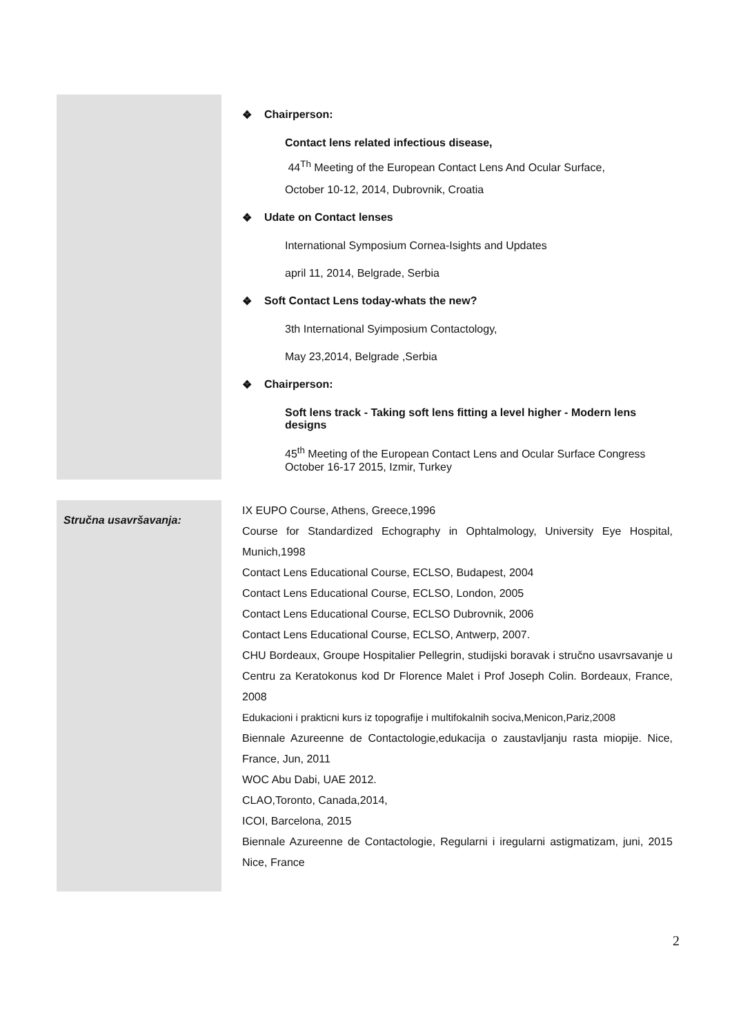❖ Chairperson:
Contact lens related infectious disease,
44<sup>Th</sup> Meeting of the European Contact Lens And Ocular Surface,
October 10-12, 2014, Dubrovnik, Croatia
❖ Udate on Contact lenses
International Symposium Cornea-Isights and Updates
april 11, 2014, Belgrade, Serbia
❖ Soft Contact Lens today-whats the new?
3th International Syimposium Contactology,
May 23,2014, Belgrade ,Serbia
❖ Chairperson:
Soft lens track - Taking soft lens fitting a level higher - Modern lens designs
45<sup>th</sup> Meeting of the European Contact Lens and Ocular Surface Congress October 16-17 2015, Izmir, Turkey
Stručna usavršavanja:
IX EUPO Course, Athens, Greece,1996
Course for Standardized Echography in Ophtalmology, University Eye Hospital, Munich,1998
Contact Lens Educational Course, ECLSO, Budapest, 2004
Contact Lens Educational Course, ECLSO, London, 2005
Contact Lens Educational Course, ECLSO Dubrovnik, 2006
Contact Lens Educational Course, ECLSO, Antwerp, 2007.
CHU Bordeaux, Groupe Hospitalier Pellegrin, studijski boravak i stručno usavrsavanje u Centru za Keratokonus kod Dr Florence Malet i Prof Joseph Colin. Bordeaux, France, 2008
Edukacioni i prakticni kurs iz topografije i multifokalnih sociva,Menicon,Pariz,2008
Biennale Azureenne de Contactologie,edukacija o zaustavljanju rasta miopije. Nice, France, Jun, 2011
WOC Abu Dabi, UAE 2012.
CLAO,Toronto, Canada,2014,
ICOI, Barcelona, 2015
Biennale Azureenne de Contactologie, Regularni i iregularni astigmatizam, juni, 2015 Nice, France
2